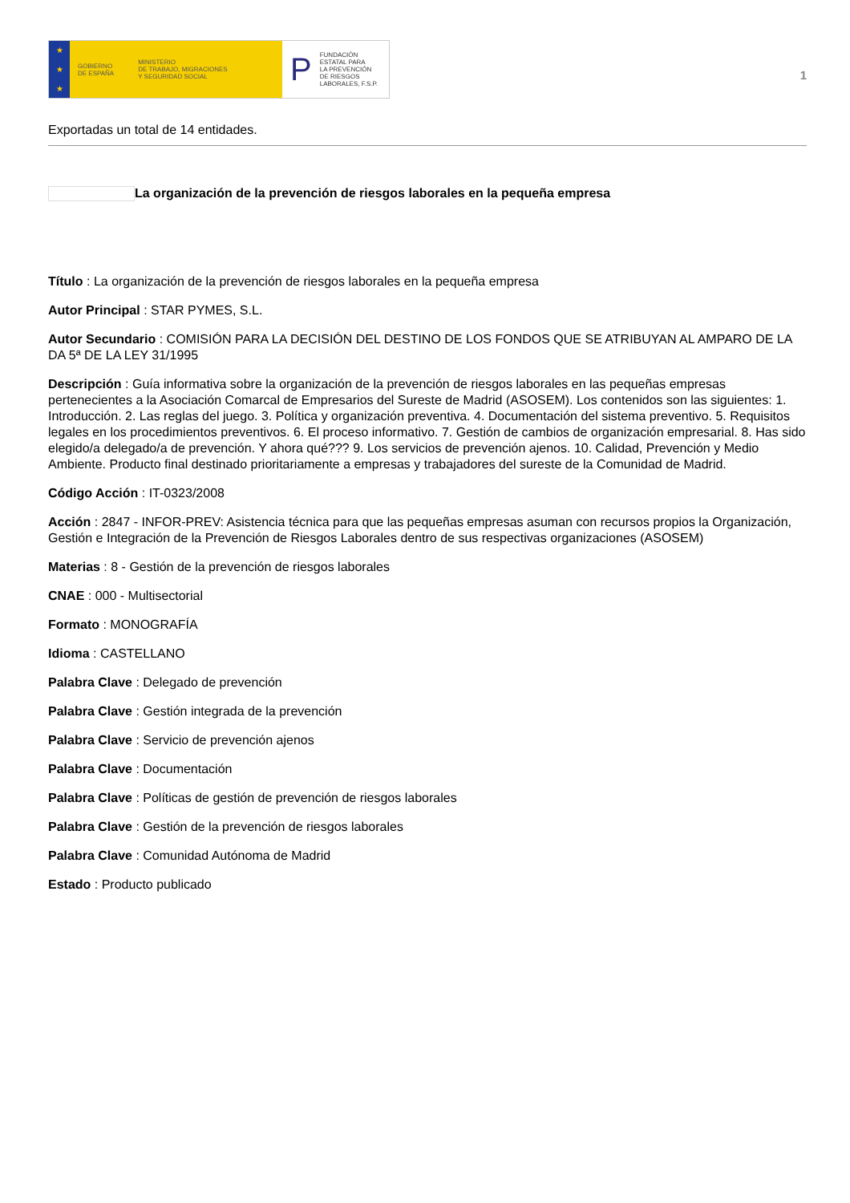★
★
★
GOBIERNO
DE ESPAÑA MINISTERIO
DE TRABAJO, MIGRACIONES
Y SEGURIDAD SOCIAL
P FUNDACIÓN
ESTATAL PARA
LA PREVENCIÓN
DE RIESGOS
LABORALES, F.S.P.
1
Exportadas un total de 14 entidades.
La organización de la prevención de riesgos laborales en la pequeña empresa
Título : La organización de la prevención de riesgos laborales en la pequeña empresa
Autor Principal : STAR PYMES, S.L.
Autor Secundario : COMISIÓN PARA LA DECISIÓN DEL DESTINO DE LOS FONDOS QUE SE ATRIBUYAN AL AMPARO DE LA DA 5ª DE LA LEY 31/1995
Descripción : Guía informativa sobre la organización de la prevención de riesgos laborales en las pequeñas empresas pertenecientes a la Asociación Comarcal de Empresarios del Sureste de Madrid (ASOSEM). Los contenidos son las siguientes: 1. Introducción. 2. Las reglas del juego. 3. Política y organización preventiva. 4. Documentación del sistema preventivo. 5. Requisitos legales en los procedimientos preventivos. 6. El proceso informativo. 7. Gestión de cambios de organización empresarial. 8. Has sido elegido/a delegado/a de prevención. Y ahora qué??? 9. Los servicios de prevención ajenos. 10. Calidad, Prevención y Medio Ambiente. Producto final destinado prioritariamente a empresas y trabajadores del sureste de la Comunidad de Madrid.
Código Acción : IT-0323/2008
Acción : 2847 - INFOR-PREV: Asistencia técnica para que las pequeñas empresas asuman con recursos propios la Organización, Gestión e Integración de la Prevención de Riesgos Laborales dentro de sus respectivas organizaciones (ASOSEM)
Materias : 8 - Gestión de la prevención de riesgos laborales
CNAE : 000 - Multisectorial
Formato : MONOGRAFÍA
Idioma : CASTELLANO
Palabra Clave : Delegado de prevención
Palabra Clave : Gestión integrada de la prevención
Palabra Clave : Servicio de prevención ajenos
Palabra Clave : Documentación
Palabra Clave : Políticas de gestión de prevención de riesgos laborales
Palabra Clave : Gestión de la prevención de riesgos laborales
Palabra Clave : Comunidad Autónoma de Madrid
Estado : Producto publicado